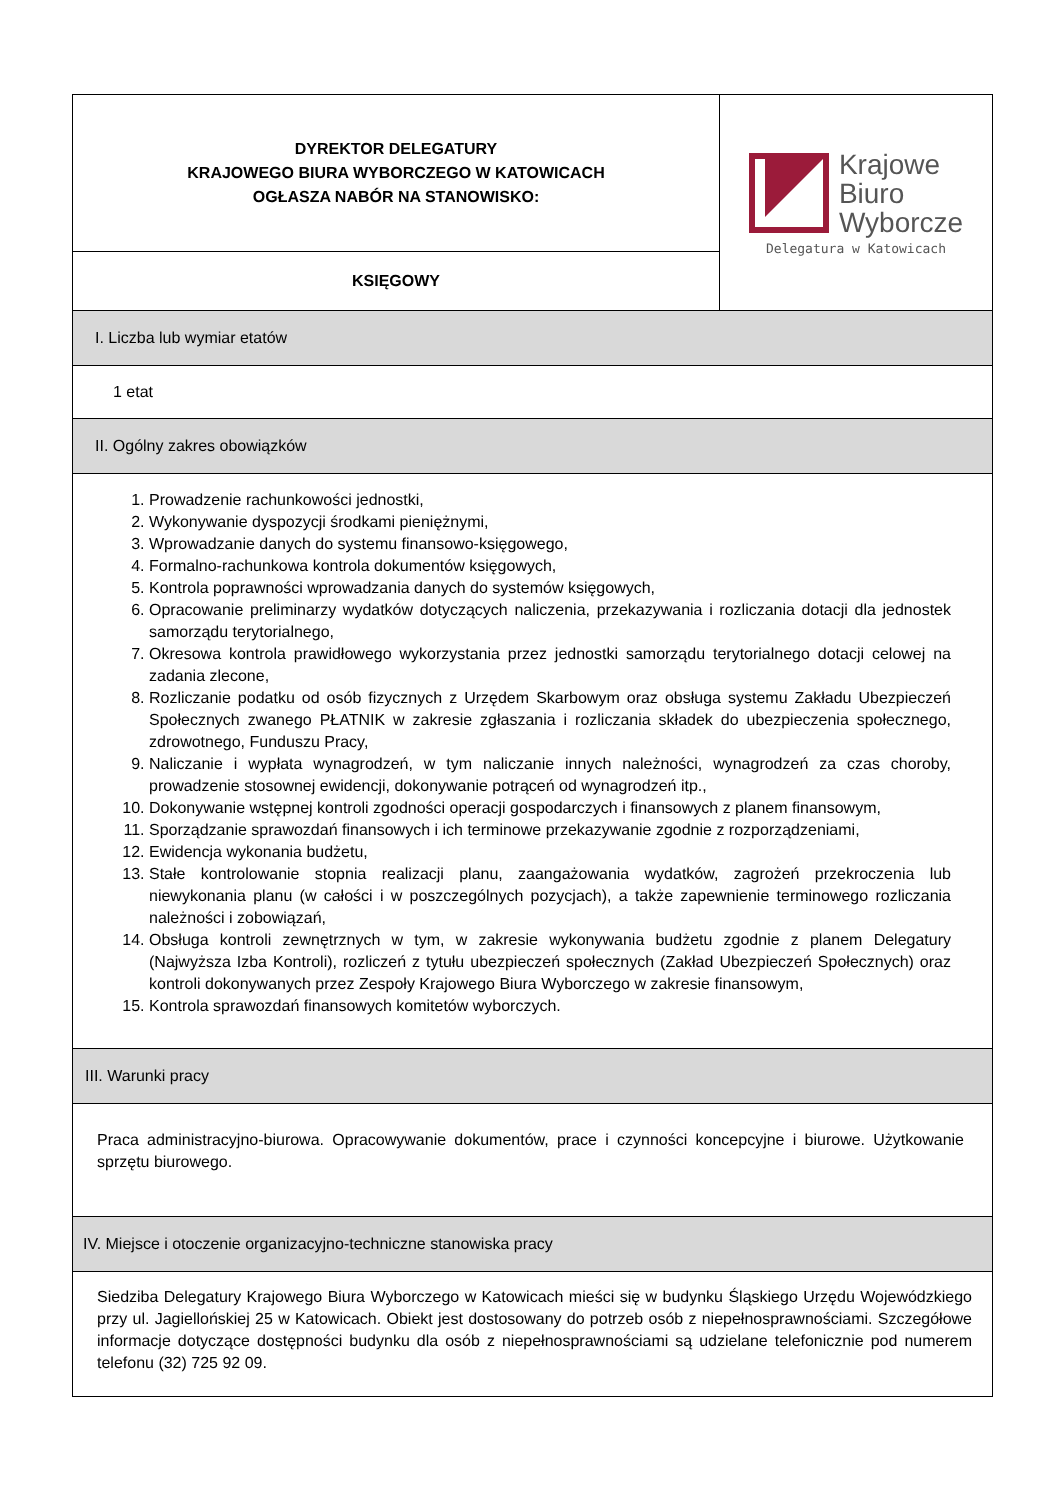| DYREKTOR DELEGATURY KRAJOWEGO BIURA WYBORCZEGO W KATOWICACH OGŁASZA NABÓR NA STANOWISKO: | Krajowe Biuro Wyborcze Delegatura w Katowicach |
| KSIĘGOWY | |
| I. Liczba lub wymiar etatów | |
| 1 etat | |
| II. Ogólny zakres obowiązków | |
| 1. Prowadzenie rachunkowości jednostki, 2. Wykonywanie dyspozycji środkami pieniężnymi, 3. Wprowadzanie danych do systemu finansowo-księgowego, 4. Formalno-rachunkowa kontrola dokumentów księgowych, 5. Kontrola poprawności wprowadzania danych do systemów księgowych, 6. Opracowanie preliminarzy wydatków dotyczących naliczenia, przekazywania i rozliczania dotacji dla jednostek samorządu terytorialnego, 7. Okresowa kontrola prawidłowego wykorzystania przez jednostki samorządu terytorialnego dotacji celowej na zadania zlecone, 8. Rozliczanie podatku od osób fizycznych z Urzędem Skarbowym oraz obsługa systemu Zakładu Ubezpieczeń Społecznych zwanego PŁATNIK w zakresie zgłaszania i rozliczania składek do ubezpieczenia społecznego, zdrowotnego, Funduszu Pracy, 9. Naliczanie i wypłata wynagrodzeń, w tym naliczanie innych należności, wynagrodzeń za czas choroby, prowadzenie stosownej ewidencji, dokonywanie potrąceń od wynagrodzeń itp., 10. Dokonywanie wstępnej kontroli zgodności operacji gospodarczych i finansowych z planem finansowym, 11. Sporządzanie sprawozdań finansowych i ich terminowe przekazywanie zgodnie z rozporządzeniami, 12. Ewidencja wykonania budżetu, 13. Stałe kontrolowanie stopnia realizacji planu, zaangażowania wydatków, zagrożeń przekroczenia lub niewykonania planu (w całości i w poszczególnych pozycjach), a także zapewnienie terminowego rozliczania należności i zobowiązań, 14. Obsługa kontroli zewnętrznych w tym, w zakresie wykonywania budżetu zgodnie z planem Delegatury (Najwyższa Izba Kontroli), rozliczeń z tytułu ubezpieczeń społecznych (Zakład Ubezpieczeń Społecznych) oraz kontroli dokonywanych przez Zespoły Krajowego Biura Wyborczego w zakresie finansowym, 15. Kontrola sprawozdań finansowych komitetów wyborczych. | |
| III. Warunki pracy | |
| Praca administracyjno-biurowa. Opracowywanie dokumentów, prace i czynności koncepcyjne i biurowe. Użytkowanie sprzętu biurowego. | |
| IV. Miejsce i otoczenie organizacyjno-techniczne stanowiska pracy | |
| Siedziba Delegatury Krajowego Biura Wyborczego w Katowicach mieści się w budynku Śląskiego Urzędu Wojewódzkiego przy ul. Jagiellońskiej 25 w Katowicach. Obiekt jest dostosowany do potrzeb osób z niepełnosprawnościami. Szczegółowe informacje dotyczące dostępności budynku dla osób z niepełnosprawnościami są udzielane telefonicznie pod numerem telefonu (32) 725 92 09. | |